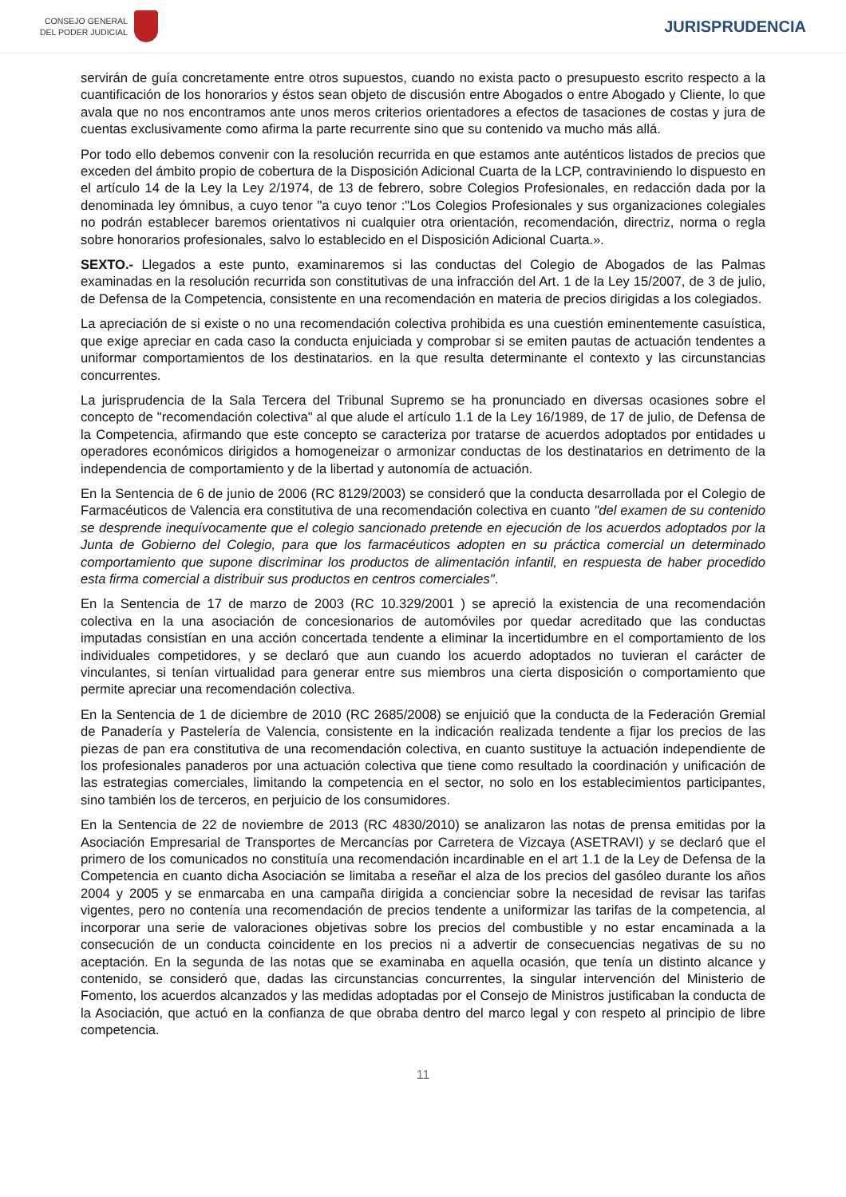CONSEJO GENERAL
DEL PODER JUDICIAL
JURISPRUDENCIA
servirán de guía concretamente entre otros supuestos, cuando no exista pacto o presupuesto escrito respecto a la cuantificación de los honorarios y éstos sean objeto de discusión entre Abogados o entre Abogado y Cliente, lo que avala que no nos encontramos ante unos meros criterios orientadores a efectos de tasaciones de costas y jura de cuentas exclusivamente como afirma la parte recurrente sino que su contenido va mucho más allá.
Por todo ello debemos convenir con la resolución recurrida en que estamos ante auténticos listados de precios que exceden del ámbito propio de cobertura de la Disposición Adicional Cuarta de la LCP, contraviniendo lo dispuesto en el artículo 14 de la Ley la Ley 2/1974, de 13 de febrero, sobre Colegios Profesionales, en redacción dada por la denominada ley ómnibus, a cuyo tenor "a cuyo tenor :"Los Colegios Profesionales y sus organizaciones colegiales no podrán establecer baremos orientativos ni cualquier otra orientación, recomendación, directriz, norma o regla sobre honorarios profesionales, salvo lo establecido en el Disposición Adicional Cuarta.».
SEXTO.- Llegados a este punto, examinaremos si las conductas del Colegio de Abogados de las Palmas examinadas en la resolución recurrida son constitutivas de una infracción del Art. 1 de la Ley 15/2007, de 3 de julio, de Defensa de la Competencia, consistente en una recomendación en materia de precios dirigidas a los colegiados.
La apreciación de si existe o no una recomendación colectiva prohibida es una cuestión eminentemente casuística, que exige apreciar en cada caso la conducta enjuiciada y comprobar si se emiten pautas de actuación tendentes a uniformar comportamientos de los destinatarios. en la que resulta determinante el contexto y las circunstancias concurrentes.
La jurisprudencia de la Sala Tercera del Tribunal Supremo se ha pronunciado en diversas ocasiones sobre el concepto de "recomendación colectiva" al que alude el artículo 1.1 de la Ley 16/1989, de 17 de julio, de Defensa de la Competencia, afirmando que este concepto se caracteriza por tratarse de acuerdos adoptados por entidades u operadores económicos dirigidos a homogeneizar o armonizar conductas de los destinatarios en detrimento de la independencia de comportamiento y de la libertad y autonomía de actuación.
En la Sentencia de 6 de junio de 2006 (RC 8129/2003) se consideró que la conducta desarrollada por el Colegio de Farmacéuticos de Valencia era constitutiva de una recomendación colectiva en cuanto "del examen de su contenido se desprende inequívocamente que el colegio sancionado pretende en ejecución de los acuerdos adoptados por la Junta de Gobierno del Colegio, para que los farmacéuticos adopten en su práctica comercial un determinado comportamiento que supone discriminar los productos de alimentación infantil, en respuesta de haber procedido esta firma comercial a distribuir sus productos en centros comerciales".
En la Sentencia de 17 de marzo de 2003 (RC 10.329/2001 ) se apreció la existencia de una recomendación colectiva en la una asociación de concesionarios de automóviles por quedar acreditado que las conductas imputadas consistían en una acción concertada tendente a eliminar la incertidumbre en el comportamiento de los individuales competidores, y se declaró que aun cuando los acuerdo adoptados no tuvieran el carácter de vinculantes, si tenían virtualidad para generar entre sus miembros una cierta disposición o comportamiento que permite apreciar una recomendación colectiva.
En la Sentencia de 1 de diciembre de 2010 (RC 2685/2008) se enjuició que la conducta de la Federación Gremial de Panadería y Pastelería de Valencia, consistente en la indicación realizada tendente a fijar los precios de las piezas de pan era constitutiva de una recomendación colectiva, en cuanto sustituye la actuación independiente de los profesionales panaderos por una actuación colectiva que tiene como resultado la coordinación y unificación de las estrategias comerciales, limitando la competencia en el sector, no solo en los establecimientos participantes, sino también los de terceros, en perjuicio de los consumidores.
En la Sentencia de 22 de noviembre de 2013 (RC 4830/2010) se analizaron las notas de prensa emitidas por la Asociación Empresarial de Transportes de Mercancías por Carretera de Vizcaya (ASETRAVI) y se declaró que el primero de los comunicados no constituía una recomendación incardinable en el art 1.1 de la Ley de Defensa de la Competencia en cuanto dicha Asociación se limitaba a reseñar el alza de los precios del gasóleo durante los años 2004 y 2005 y se enmarcaba en una campaña dirigida a concienciar sobre la necesidad de revisar las tarifas vigentes, pero no contenía una recomendación de precios tendente a uniformizar las tarifas de la competencia, al incorporar una serie de valoraciones objetivas sobre los precios del combustible y no estar encaminada a la consecución de un conducta coincidente en los precios ni a advertir de consecuencias negativas de su no aceptación. En la segunda de las notas que se examinaba en aquella ocasión, que tenía un distinto alcance y contenido, se consideró que, dadas las circunstancias concurrentes, la singular intervención del Ministerio de Fomento, los acuerdos alcanzados y las medidas adoptadas por el Consejo de Ministros justificaban la conducta de la Asociación, que actuó en la confianza de que obraba dentro del marco legal y con respeto al principio de libre competencia.
11